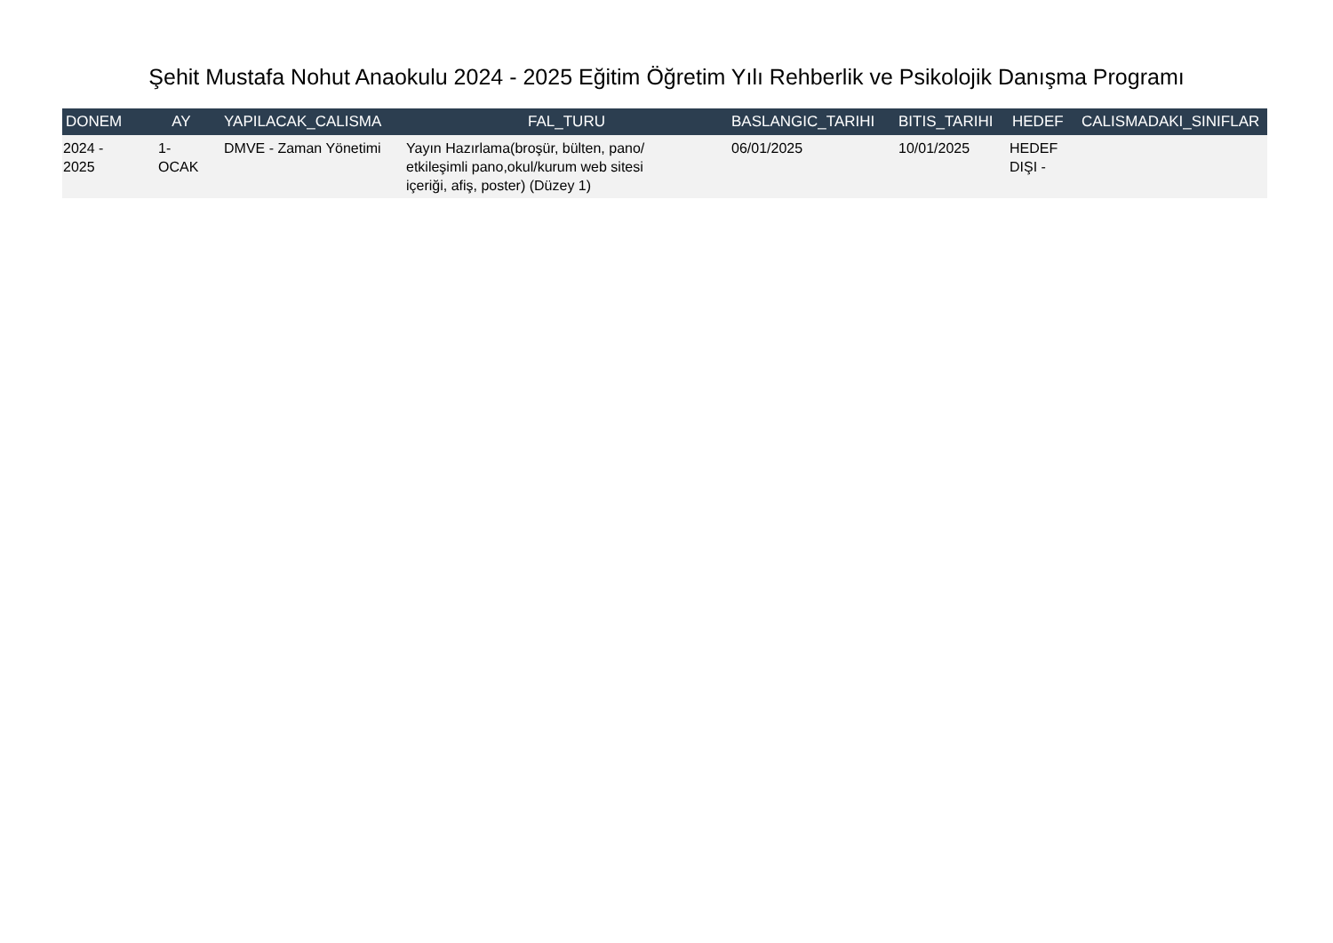Şehit Mustafa Nohut Anaokulu 2024 - 2025 Eğitim Öğretim Yılı Rehberlik ve Psikolojik Danışma Programı
| DONEM | AY | YAPILACAK_CALISMA | FAL_TURU | BASLANGIC_TARIHI | BITIS_TARIHI | HEDEF | CALISMADAKI_SINIFLAR |
| --- | --- | --- | --- | --- | --- | --- | --- |
| 2024 - 2025 | 1- OCAK | DMVE - Zaman Yönetimi | Yayın Hazırlama(broşür, bülten, pano/ etkileşimli pano,okul/kurum web sitesi içeriği, afiş, poster) (Düzey 1) | 06/01/2025 | 10/01/2025 | HEDEF DIŞI - | |